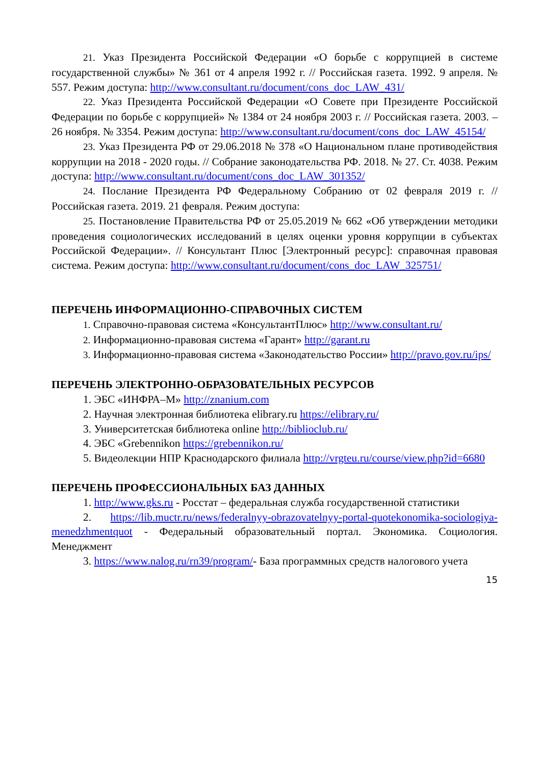21. Указ Президента Российской Федерации «О борьбе с коррупцией в системе государственной службы» № 361 от 4 апреля 1992 г. // Российская газета. 1992. 9 апреля. № 557. Режим доступа: http://www.consultant.ru/document/cons_doc_LAW_431/
22. Указ Президента Российской Федерации «О Совете при Президенте Российской Федерации по борьбе с коррупцией» № 1384 от 24 ноября 2003 г. // Российская газета. 2003. – 26 ноября. № 3354. Режим доступа: http://www.consultant.ru/document/cons_doc_LAW_45154/
23. Указ Президента РФ от 29.06.2018 № 378 «О Национальном плане противодействия коррупции на 2018 - 2020 годы. // Собрание законодательства РФ. 2018. № 27. Ст. 4038. Режим доступа: http://www.consultant.ru/document/cons_doc_LAW_301352/
24. Послание Президента РФ Федеральному Собранию от 02 февраля 2019 г. // Российская газета. 2019. 21 февраля. Режим доступа:
25. Постановление Правительства РФ от 25.05.2019 № 662 «Об утверждении методики проведения социологических исследований в целях оценки уровня коррупции в субъектах Российской Федерации». // Консультант Плюс [Электронный ресурс]: справочная правовая система. Режим доступа: http://www.consultant.ru/document/cons_doc_LAW_325751/
ПЕРЕЧЕНЬ ИНФОРМАЦИОННО-СПРАВОЧНЫХ СИСТЕМ
1. Справочно-правовая система «КонсультантПлюс» http://www.consultant.ru/
2. Информационно-правовая система «Гарант» http://garant.ru
3. Информационно-правовая система «Законодательство России» http://pravo.gov.ru/ips/
ПЕРЕЧЕНЬ ЭЛЕКТРОННО-ОБРАЗОВАТЕЛЬНЫХ РЕСУРСОВ
1. ЭБС «ИНФРА–М» http://znanium.com
2. Научная электронная библиотека elibrary.ru https://elibrary.ru/
3. Университетская библиотека online http://biblioclub.ru/
4. ЭБС «Grebennikon https://grebennikon.ru/
5. Видеолекции НПР Краснодарского филиала http://vrgteu.ru/course/view.php?id=6680
ПЕРЕЧЕНЬ ПРОФЕССИОНАЛЬНЫХ БАЗ ДАННЫХ
1. http://www.gks.ru - Росстат – федеральная служба государственной статистики
2. https://lib.muctr.ru/news/federalnyy-obrazovatelnyy-portal-quotekonomika-sociologiya-menedzhmentquot - Федеральный образовательный портал. Экономика. Социология. Менеджмент
3. https://www.nalog.ru/rn39/program/- База программных средств налогового учета
15